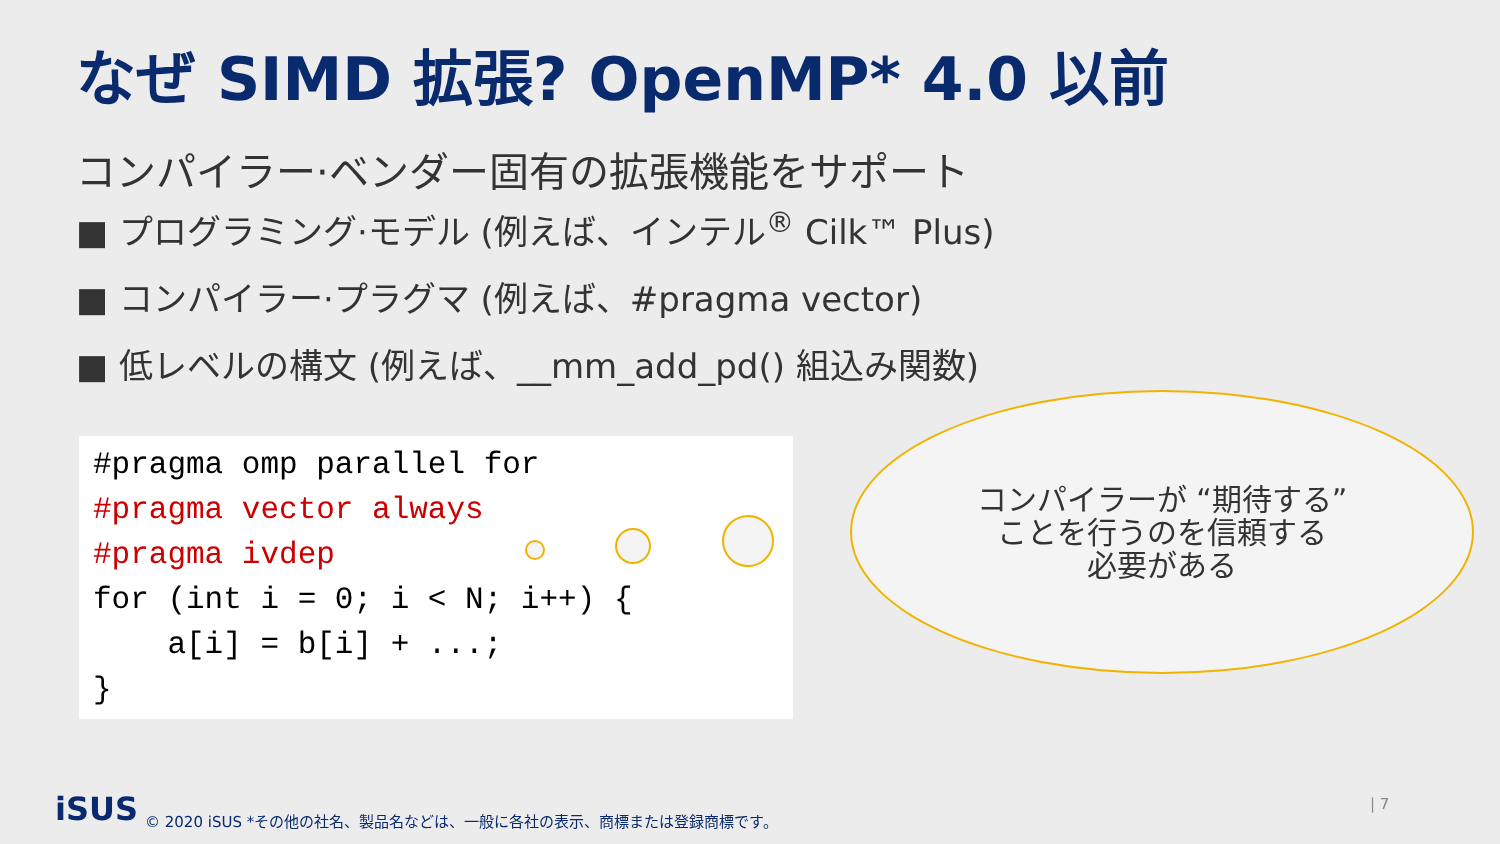なぜ SIMD 拡張? OpenMP* 4.0 以前
コンパイラー·ベンダー固有の拡張機能をサポート
■ プログラミング·モデル (例えば、インテル<sup>®</sup> Cilk™ Plus)
■ コンパイラー·プラグマ (例えば、#pragma vector)
■ 低レベルの構文 (例えば、__mm_add_pd() 組込み関数)
#pragma omp parallel for #pragma vector always #pragma ivdep for (int i = 0; i < N; i++) { a[i] = b[i] + ...; }
コンパイラーが “期待する”
ことを行うのを信頼する
必要がある
iSUS
© 2020 iSUS *その他の社名、製品名などは、一般に各社の表示、商標または登録商標です。
| 7